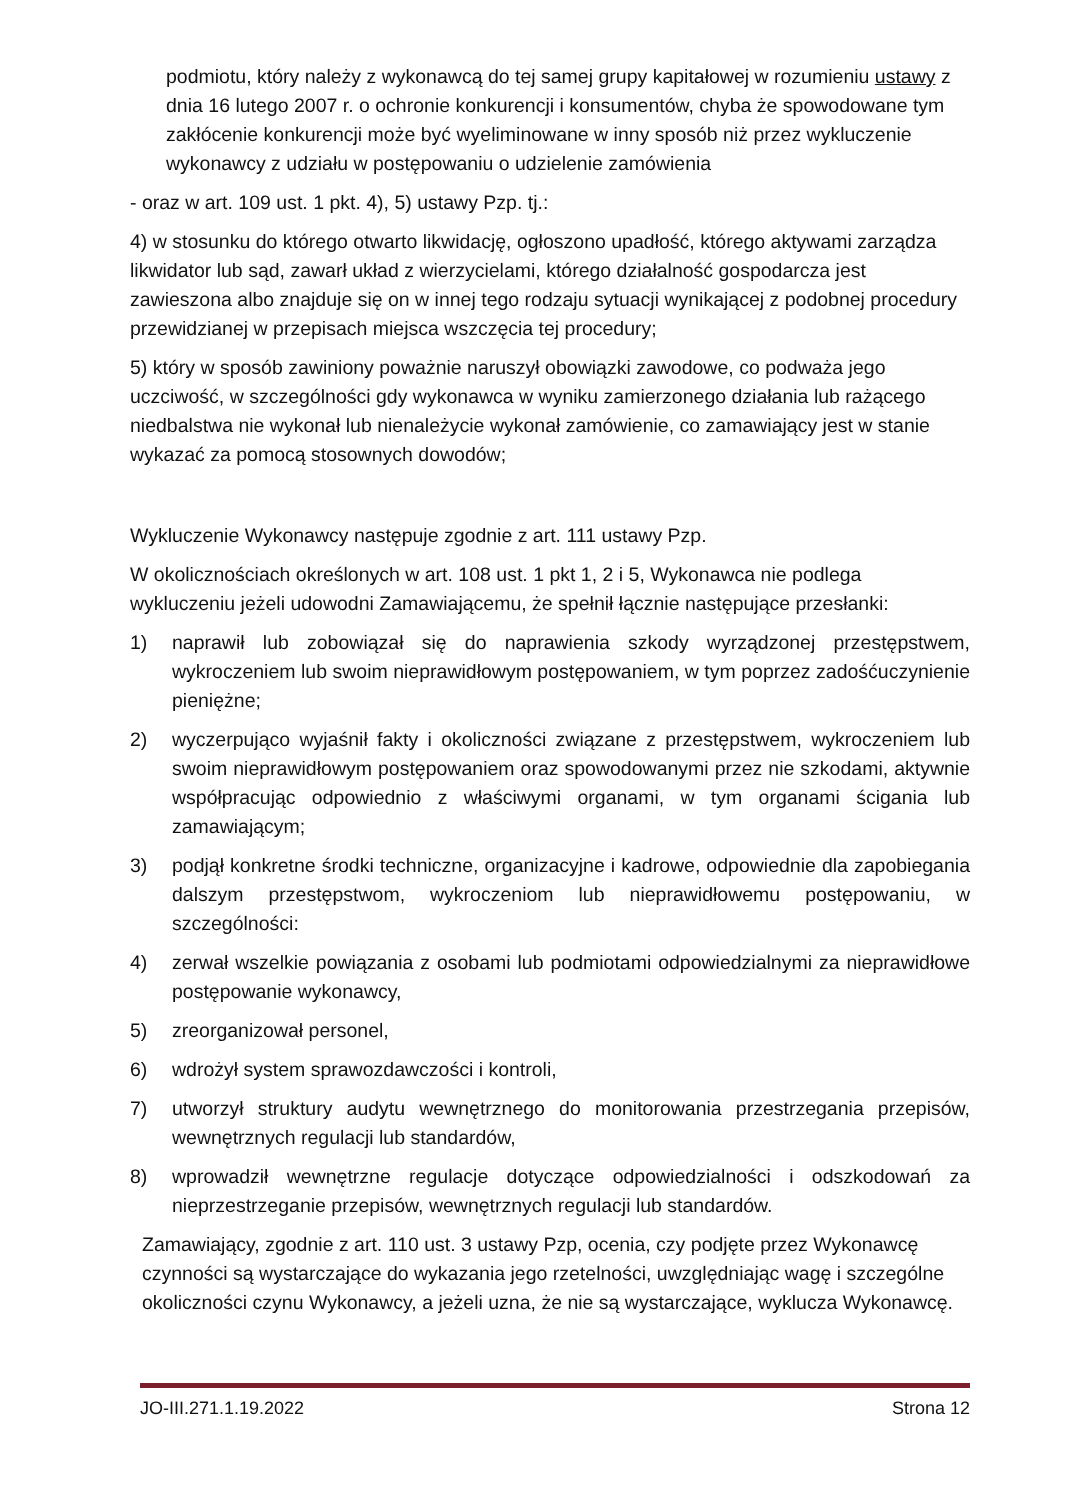podmiotu, który należy z wykonawcą do tej samej grupy kapitałowej w rozumieniu ustawy z dnia 16 lutego 2007 r. o ochronie konkurencji i konsumentów, chyba że spowodowane tym zakłócenie konkurencji może być wyeliminowane w inny sposób niż przez wykluczenie wykonawcy z udziału w postępowaniu o udzielenie zamówienia
- oraz w art. 109 ust. 1 pkt. 4), 5) ustawy Pzp. tj.:
4) w stosunku do którego otwarto likwidację, ogłoszono upadłość, którego aktywami zarządza likwidator lub sąd, zawarł układ z wierzycielami, którego działalność gospodarcza jest zawieszona albo znajduje się on w innej tego rodzaju sytuacji wynikającej z podobnej procedury przewidzianej w przepisach miejsca wszczęcia tej procedury;
5) który w sposób zawiniony poważnie naruszył obowiązki zawodowe, co podważa jego uczciwość, w szczególności gdy wykonawca w wyniku zamierzonego działania lub rażącego niedbalstwa nie wykonał lub nienależycie wykonał zamówienie, co zamawiający jest w stanie wykazać za pomocą stosownych dowodów;
Wykluczenie Wykonawcy następuje zgodnie z art. 111 ustawy Pzp.
W okolicznościach określonych w art. 108 ust. 1 pkt 1, 2 i 5, Wykonawca nie podlega wykluczeniu jeżeli udowodni Zamawiającemu, że spełnił łącznie następujące przesłanki:
1) naprawił lub zobowiązał się do naprawienia szkody wyrządzonej przestępstwem, wykroczeniem lub swoim nieprawidłowym postępowaniem, w tym poprzez zadośćuczynienie pieniężne;
2) wyczerpująco wyjaśnił fakty i okoliczności związane z przestępstwem, wykroczeniem lub swoim nieprawidłowym postępowaniem oraz spowodowanymi przez nie szkodami, aktywnie współpracując odpowiednio z właściwymi organami, w tym organami ścigania lub zamawiającym;
3) podjął konkretne środki techniczne, organizacyjne i kadrowe, odpowiednie dla zapobiegania dalszym przestępstwom, wykroczeniom lub nieprawidłowemu postępowaniu, w szczególności:
4) zerwał wszelkie powiązania z osobami lub podmiotami odpowiedzialnymi za nieprawidłowe postępowanie wykonawcy,
5) zreorganizował personel,
6) wdrożył system sprawozdawczości i kontroli,
7) utworzył struktury audytu wewnętrznego do monitorowania przestrzegania przepisów, wewnętrznych regulacji lub standardów,
8) wprowadził wewnętrzne regulacje dotyczące odpowiedzialności i odszkodowań za nieprzestrzeganie przepisów, wewnętrznych regulacji lub standardów.
Zamawiający, zgodnie z art. 110 ust. 3 ustawy Pzp, ocenia, czy podjęte przez Wykonawcę czynności są wystarczające do wykazania jego rzetelności, uwzględniając wagę i szczególne okoliczności czynu Wykonawcy, a jeżeli uzna, że nie są wystarczające, wyklucza Wykonawcę.
JO-III.271.1.19.2022 Strona 12